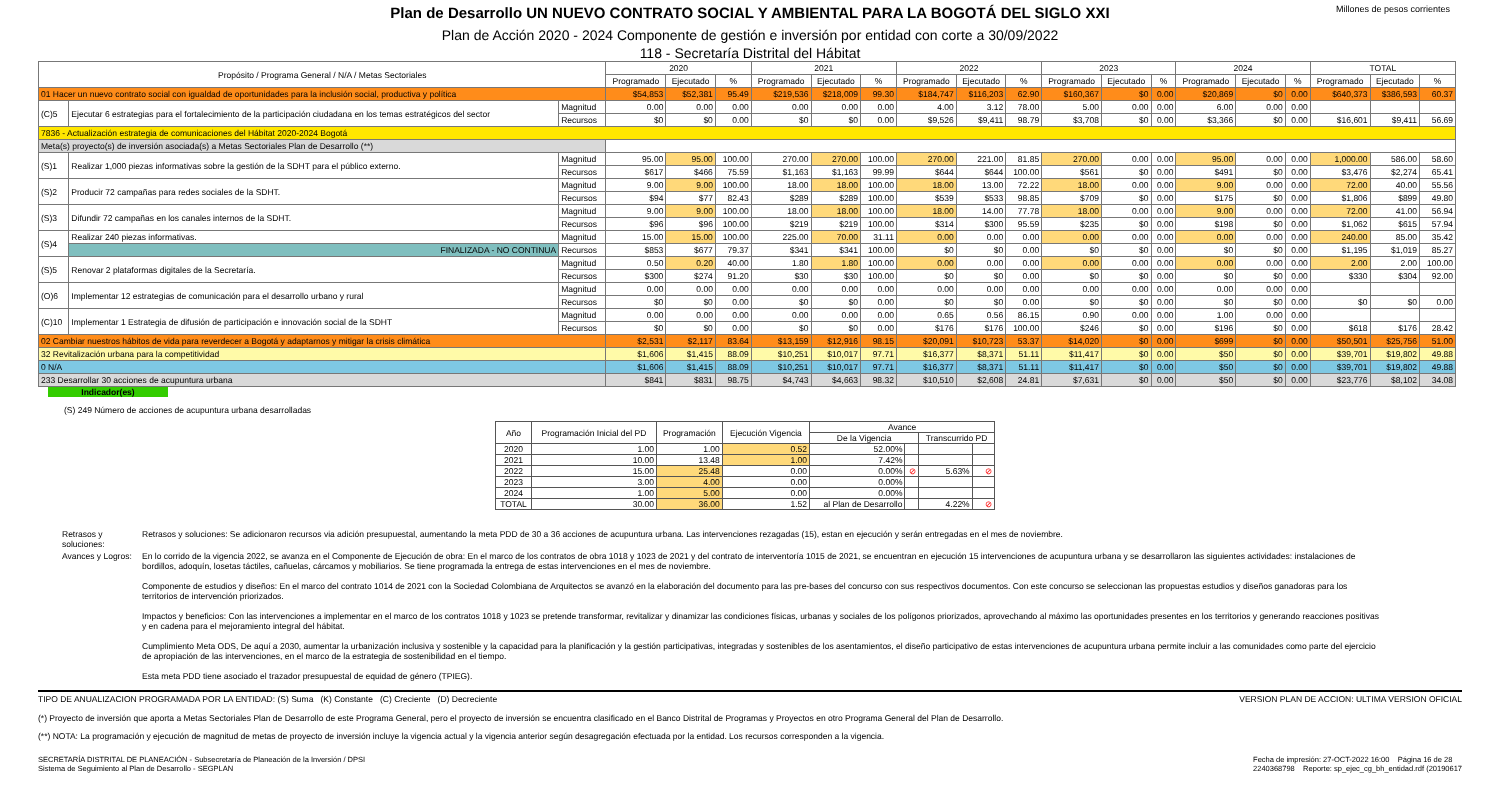Plan de Desarrollo UN NUEVO CONTRATO SOCIAL Y AMBIENTAL PARA LA BOGOTÁ DEL SIGLO XXI
Millones de pesos corrientes
Plan de Acción 2020 - 2024 Componente de gestión e inversión por entidad con corte a 30/09/2022
118 - Secretaría Distrital del Hábitat
| Propósito / Programa General / N/A / Metas Sectoriales | | | 2020 | | | 2021 | | | 2022 | | | 2023 | | | 2024 | | | TOTAL | | |
| --- | --- | --- | --- | --- | --- | --- | --- | --- | --- | --- | --- | --- | --- | --- | --- | --- | --- | --- | --- | --- |
| | | | Programado | Ejecutado | % | Programado | Ejecutado | % | Programado | Ejecutado | % | Programado | Ejecutado | % | Programado | Ejecutado | % | Programado | Ejecutado | % |
| 01 Hacer un nuevo contrato social con igualdad de oportunidades para la inclusión social, productiva y política | | | $54,853 | $52,381 | 95.49 | $219,536 | $218,009 | 99.30 | $184,747 | $116,203 | 62.90 | $160,367 | $0 | 0.00 | $20,869 | $0 | 0.00 | $640,373 | $386,593 | 60.37 |
| (C)5 | Ejecutar 6 estrategias para el fortalecimiento de la participación ciudadana en los temas estratégicos del sector | Magnitud | 0.00 | 0.00 | 0.00 | 0.00 | 0.00 | 0.00 | 4.00 | 3.12 | 78.00 | 5.00 | 0.00 | 0.00 | 6.00 | 0.00 | 0.00 | | | |
| | | Recursos | $0 | $0 | 0.00 | $0 | $0 | 0.00 | $9,526 | $9,411 | 98.79 | $3,708 | $0 | 0.00 | $3,366 | $0 | 0.00 | $16,601 | $9,411 | 56.69 |
| 7836 - Actualización estrategia de comunicaciones del Hábitat 2020-2024 Bogotá | | | | | | | | | | | | | | | | | | | | |
| Meta(s) proyecto(s) de inversión asociada(s) a Metas Sectoriales Plan de Desarrollo (**) | | | | | | | | | | | | | | | | | | | | |
| (S)1 | Realizar 1,000 piezas informativas sobre la gestión de la SDHT para el público externo. | Magnitud | 95.00 | 95.00 | 100.00 | 270.00 | 270.00 | 100.00 | 270.00 | 221.00 | 81.85 | 270.00 | 0.00 | 0.00 | 95.00 | 0.00 | 0.00 | 1,000.00 | 586.00 | 58.60 |
| | | Recursos | $617 | $466 | 75.59 | $1,163 | $1,163 | 99.99 | $644 | $644 | 100.00 | $561 | $0 | 0.00 | $491 | $0 | 0.00 | $3,476 | $2,274 | 65.41 |
| (S)2 | Producir 72 campañas para redes sociales de la SDHT. | Magnitud | 9.00 | 9.00 | 100.00 | 18.00 | 18.00 | 100.00 | 18.00 | 13.00 | 72.22 | 18.00 | 0.00 | 0.00 | 9.00 | 0.00 | 0.00 | 72.00 | 40.00 | 55.56 |
| | | Recursos | $94 | $77 | 82.43 | $289 | $289 | 100.00 | $539 | $533 | 98.85 | $709 | $0 | 0.00 | $175 | $0 | 0.00 | $1,806 | $899 | 49.80 |
| (S)3 | Difundir 72 campañas en los canales internos de la SDHT. | Magnitud | 9.00 | 9.00 | 100.00 | 18.00 | 18.00 | 100.00 | 18.00 | 14.00 | 77.78 | 18.00 | 0.00 | 0.00 | 9.00 | 0.00 | 0.00 | 72.00 | 41.00 | 56.94 |
| | | Recursos | $96 | $96 | 100.00 | $219 | $219 | 100.00 | $314 | $300 | 95.59 | $235 | $0 | 0.00 | $198 | $0 | 0.00 | $1,062 | $615 | 57.94 |
| (S)4 | Realizar 240 piezas informativas. | Magnitud | 15.00 | 15.00 | 100.00 | 225.00 | 70.00 | 31.11 | 0.00 | 0.00 | 0.00 | 0.00 | 0.00 | 0.00 | 0.00 | 0.00 | 0.00 | 240.00 | 85.00 | 35.42 |
| | FINALIZADA - NO CONTINUA | Recursos | $853 | $677 | 79.37 | $341 | $341 | 100.00 | $0 | $0 | 0.00 | $0 | $0 | 0.00 | $0 | $0 | 0.00 | $1,195 | $1,019 | 85.27 |
| (S)5 | Renovar 2 plataformas digitales de la Secretaría. | Magnitud | 0.50 | 0.20 | 40.00 | 1.80 | 1.80 | 100.00 | 0.00 | 0.00 | 0.00 | 0.00 | 0.00 | 0.00 | 0.00 | 0.00 | 0.00 | 2.00 | 2.00 | 100.00 |
| | | Recursos | $300 | $274 | 91.20 | $30 | $30 | 100.00 | $0 | $0 | 0.00 | $0 | $0 | 0.00 | $0 | $0 | 0.00 | $330 | $304 | 92.00 |
| (O)6 | Implementar 12 estrategias de comunicación para el desarrollo urbano y rural | Magnitud | 0.00 | 0.00 | 0.00 | 0.00 | 0.00 | 0.00 | 0.00 | 0.00 | 0.00 | 0.00 | 0.00 | 0.00 | 0.00 | 0.00 | 0.00 | | | |
| | | Recursos | $0 | $0 | 0.00 | $0 | $0 | 0.00 | $0 | $0 | 0.00 | $0 | $0 | 0.00 | $0 | $0 | 0.00 | $0 | $0 | 0.00 |
| (C)10 | Implementar 1 Estrategia de difusión de participación e innovación social de la SDHT | Magnitud | 0.00 | 0.00 | 0.00 | 0.00 | 0.00 | 0.00 | 0.65 | 0.56 | 86.15 | 0.90 | 0.00 | 0.00 | 1.00 | 0.00 | 0.00 | | | |
| | | Recursos | $0 | $0 | 0.00 | $0 | $0 | 0.00 | $176 | $176 | 100.00 | $246 | $0 | 0.00 | $196 | $0 | 0.00 | $618 | $176 | 28.42 |
| 02 Cambiar nuestros hábitos de vida para reverdecer a Bogotá y adaptarnos y mitigar la crisis climática | | | $2,531 | $2,117 | 83.64 | $13,159 | $12,916 | 98.15 | $20,091 | $10,723 | 53.37 | $14,020 | $0 | 0.00 | $699 | $0 | 0.00 | $50,501 | $25,756 | 51.00 |
| 32 Revitalización urbana para la competitividad | | | $1,606 | $1,415 | 88.09 | $10,251 | $10,017 | 97.71 | $16,377 | $8,371 | 51.11 | $11,417 | $0 | 0.00 | $50 | $0 | 0.00 | $39,701 | $19,802 | 49.88 |
| 0 N/A | | | $1,606 | $1,415 | 88.09 | $10,251 | $10,017 | 97.71 | $16,377 | $8,371 | 51.11 | $11,417 | $0 | 0.00 | $50 | $0 | 0.00 | $39,701 | $19,802 | 49.88 |
| 233 Desarrollar 30 acciones de acupuntura urbana | | | $841 | $831 | 98.75 | $4,743 | $4,663 | 98.32 | $10,510 | $2,608 | 24.81 | $7,631 | $0 | 0.00 | $50 | $0 | 0.00 | $23,776 | $8,102 | 34.08 |
Indicador(es)
(S) 249 Número de acciones de acupuntura urbana desarrolladas
| Año | Programación Inicial del PD | Programación | Ejecución Vigencia | Avance | | | |
| --- | --- | --- | --- | --- | --- | --- | --- |
| | | | | De la Vigencia | | Transcurrido PD | |
| 2020 | 1.00 | 1.00 | 0.52 | 52.00% | | | |
| 2021 | 10.00 | 13.48 | 1.00 | 7.42% | | | |
| 2022 | 15.00 | 25.48 | 0.00 | 0.00% | ⊘ | 5.63% | ⊘ |
| 2023 | 3.00 | 4.00 | 0.00 | 0.00% | | | |
| 2024 | 1.00 | 5.00 | 0.00 | 0.00% | | | |
| TOTAL | 30.00 | 36.00 | 1.52 | al Plan de Desarrollo | | 4.22% | ⊘ |
| Retrasos y soluciones: | Retrasos y soluciones: Se adicionaron recursos via adición presupuestal, aumentando la meta PDD de 30 a 36 acciones de acupuntura urbana. Las intervenciones rezagadas (15), estan en ejecución y serán entregadas en el mes de noviembre. |
| Avances y Logros: | En lo corrido de la vigencia 2022, se avanza en el Componente de Ejecución de obra: En el marco de los contratos de obra 1018 y 1023 de 2021 y del contrato de interventoría 1015 de 2021, se encuentran en ejecución 15 intervenciones de acupuntura urbana y se desarrollaron las siguientes actividades: instalaciones de bordillos, adoquín, losetas táctiles, cañuelas, cárcamos y mobiliarios. Se tiene programada la entrega de estas intervenciones en el mes de noviembre. Componente de estudios y diseños: En el marco del contrato 1014 de 2021 con la Sociedad Colombiana de Arquitectos se avanzó en la elaboración del documento para las pre-bases del concurso con sus respectivos documentos. Con este concurso se seleccionan las propuestas estudios y diseños ganadoras para los territorios de intervención priorizados. Impactos y beneficios: Con las intervenciones a implementar en el marco de los contratos 1018 y 1023 se pretende transformar, revitalizar y dinamizar las condiciones físicas, urbanas y sociales de los polígonos priorizados, aprovechando al máximo las oportunidades presentes en los territorios y generando reacciones positivas y en cadena para el mejoramiento integral del hábitat. Cumplimiento Meta ODS, De aquí a 2030, aumentar la urbanización inclusiva y sostenible y la capacidad para la planificación y la gestión participativas, integradas y sostenibles de los asentamientos, el diseño participativo de estas intervenciones de acupuntura urbana permite incluir a las comunidades como parte del ejercicio de apropiación de las intervenciones, en el marco de la estrategia de sostenibilidad en el tiempo. Esta meta PDD tiene asociado el trazador presupuestal de equidad de género (TPIEG). |
TIPO DE ANUALIZACION PROGRAMADA POR LA ENTIDAD: (S) Suma (K) Constante (C) Creciente (D) Decreciente VERSION PLAN DE ACCION: ULTIMA VERSION OFICIAL
(*) Proyecto de inversión que aporta a Metas Sectoriales Plan de Desarrollo de este Programa General, pero el proyecto de inversión se encuentra clasificado en el Banco Distrital de Programas y Proyectos en otro Programa General del Plan de Desarrollo.
(**) NOTA: La programación y ejecución de magnitud de metas de proyecto de inversión incluye la vigencia actual y la vigencia anterior según desagregación efectuada por la entidad. Los recursos corresponden a la vigencia.
SECRETARÍA DISTRITAL DE PLANEACIÓN - Subsecretaría de Planeación de la Inversión / DPSI
Sistema de Seguimiento al Plan de Desarrollo - SEGPLAN Fecha de impresión: 27-OCT-2022 16:00 Página 16 de 28
2240368798 Reporte: sp_ejec_cg_bh_entidad.rdf (20190617